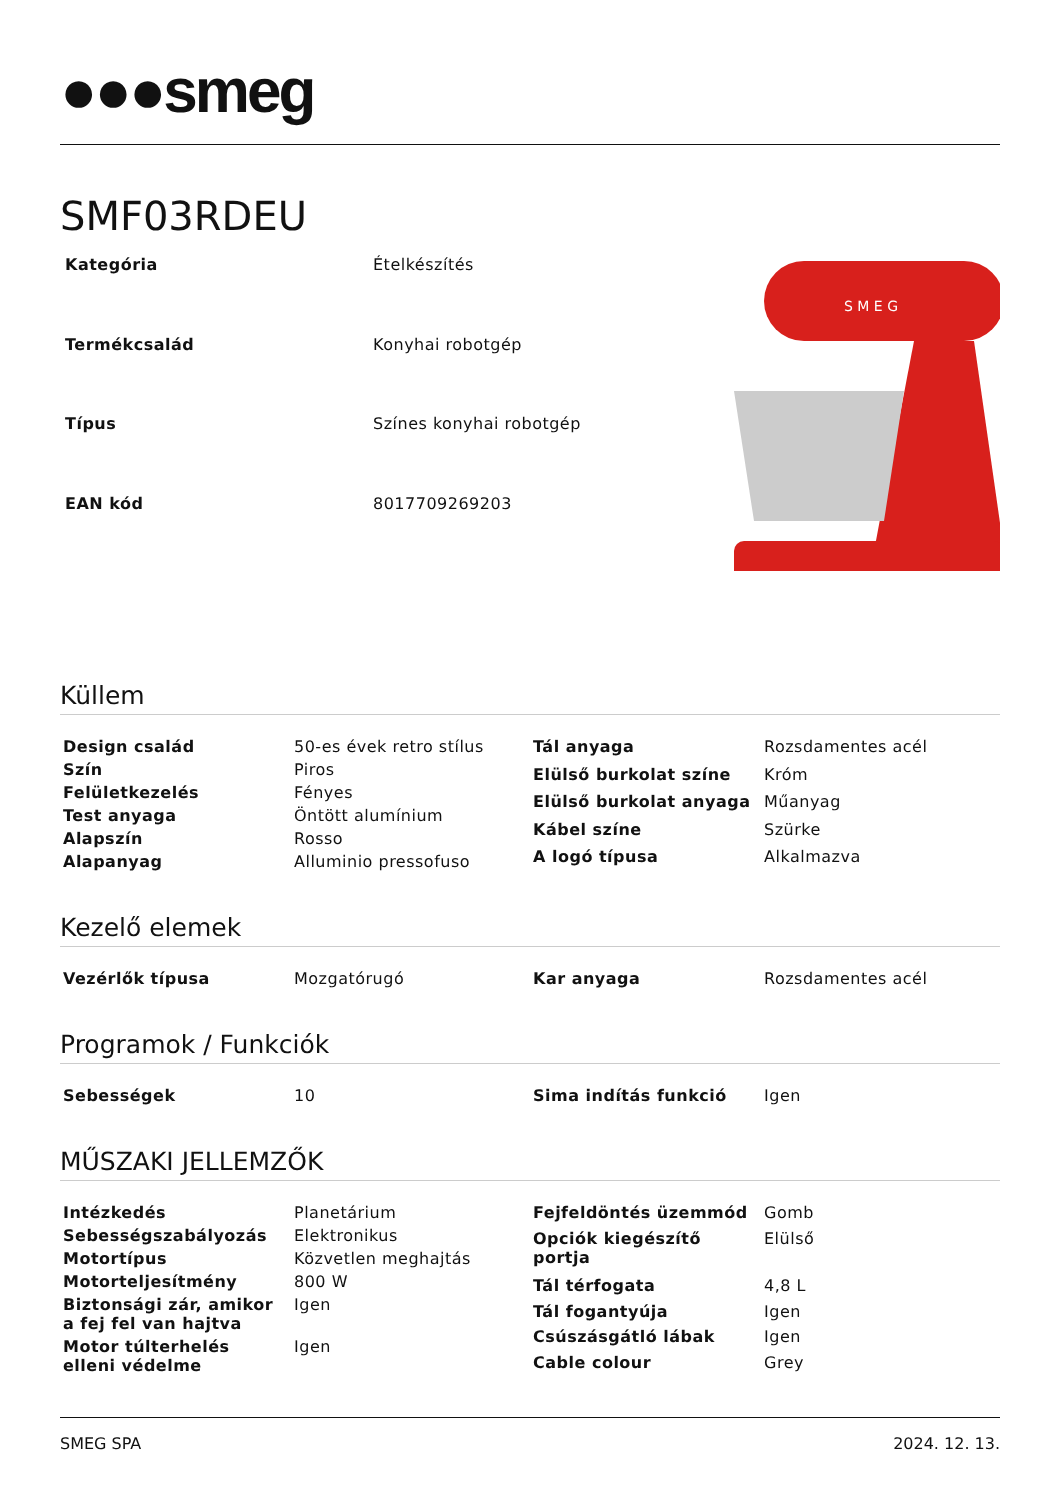●●●smeg
SMF03RDEU
| Kategória | Ételkészítés |
| Termékcsalád | Konyhai robotgép |
| Típus | Színes konyhai robotgép |
| EAN kód | 8017709269203 |
S M E G
Küllem
| Design család | 50-es évek retro stílus |
| Szín | Piros |
| Felületkezelés | Fényes |
| Test anyaga | Öntött alumínium |
| Alapszín | Rosso |
| Alapanyag | Alluminio pressofuso |
| Tál anyaga | Rozsdamentes acél |
| Elülső burkolat színe | Króm |
| Elülső burkolat anyaga | Műanyag |
| Kábel színe | Szürke |
| A logó típusa | Alkalmazva |
Kezelő elemek
| Vezérlők típusa | Mozgatórugó |
| Kar anyaga | Rozsdamentes acél |
Programok / Funkciók
| Sebességek | 10 |
| Sima indítás funkció | Igen |
MŰSZAKI JELLEMZŐK
| Intézkedés | Planetárium |
| Sebességszabályozás | Elektronikus |
| Motortípus | Közvetlen meghajtás |
| Motorteljesítmény | 800 W |
| Biztonsági zár, amikor a fej fel van hajtva | Igen |
| Motor túlterhelés elleni védelme | Igen |
| Fejfeldöntés üzemmód | Gomb |
| Opciók kiegészítő portja | Elülső |
| Tál térfogata | 4,8 L |
| Tál fogantyúja | Igen |
| Csúszásgátló lábak | Igen |
| Cable colour | Grey |
SMEG SPA 2024. 12. 13.